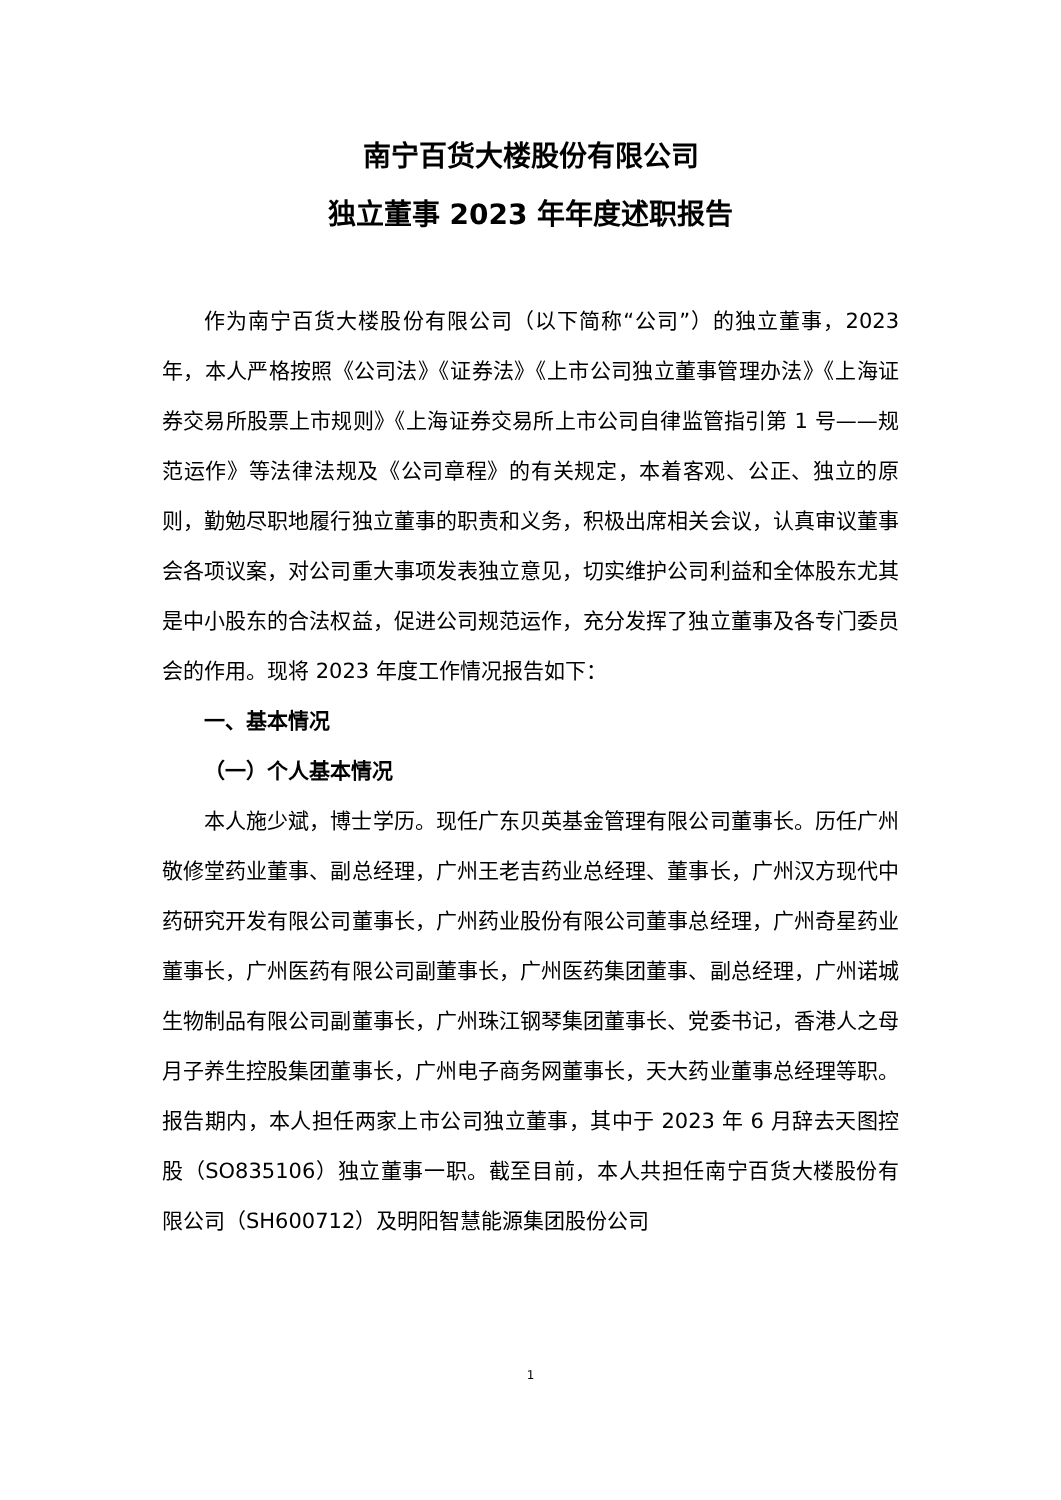南宁百货大楼股份有限公司
独立董事 2023 年年度述职报告
作为南宁百货大楼股份有限公司（以下简称“公司”）的独立董事，2023 年，本人严格按照《公司法》《证券法》《上市公司独立董事管理办法》《上海证券交易所股票上市规则》《上海证券交易所上市公司自律监管指引第 1 号——规范运作》等法律法规及《公司章程》的有关规定，本着客观、公正、独立的原则，勤勉尽职地履行独立董事的职责和义务，积极出席相关会议，认真审议董事会各项议案，对公司重大事项发表独立意见，切实维护公司利益和全体股东尤其是中小股东的合法权益，促进公司规范运作，充分发挥了独立董事及各专门委员会的作用。现将 2023 年度工作情况报告如下：
一、基本情况
（一）个人基本情况
本人施少斌，博士学历。现任广东贝英基金管理有限公司董事长。历任广州敬修堂药业董事、副总经理，广州王老吉药业总经理、董事长，广州汉方现代中药研究开发有限公司董事长，广州药业股份有限公司董事总经理，广州奇星药业董事长，广州医药有限公司副董事长，广州医药集团董事、副总经理，广州诺城生物制品有限公司副董事长，广州珠江钢琴集团董事长、党委书记，香港人之母月子养生控股集团董事长，广州电子商务网董事长，天大药业董事总经理等职。报告期内，本人担任两家上市公司独立董事，其中于 2023 年 6 月辞去天图控股（SO835106）独立董事一职。截至目前，本人共担任南宁百货大楼股份有限公司（SH600712）及明阳智慧能源集团股份公司
1